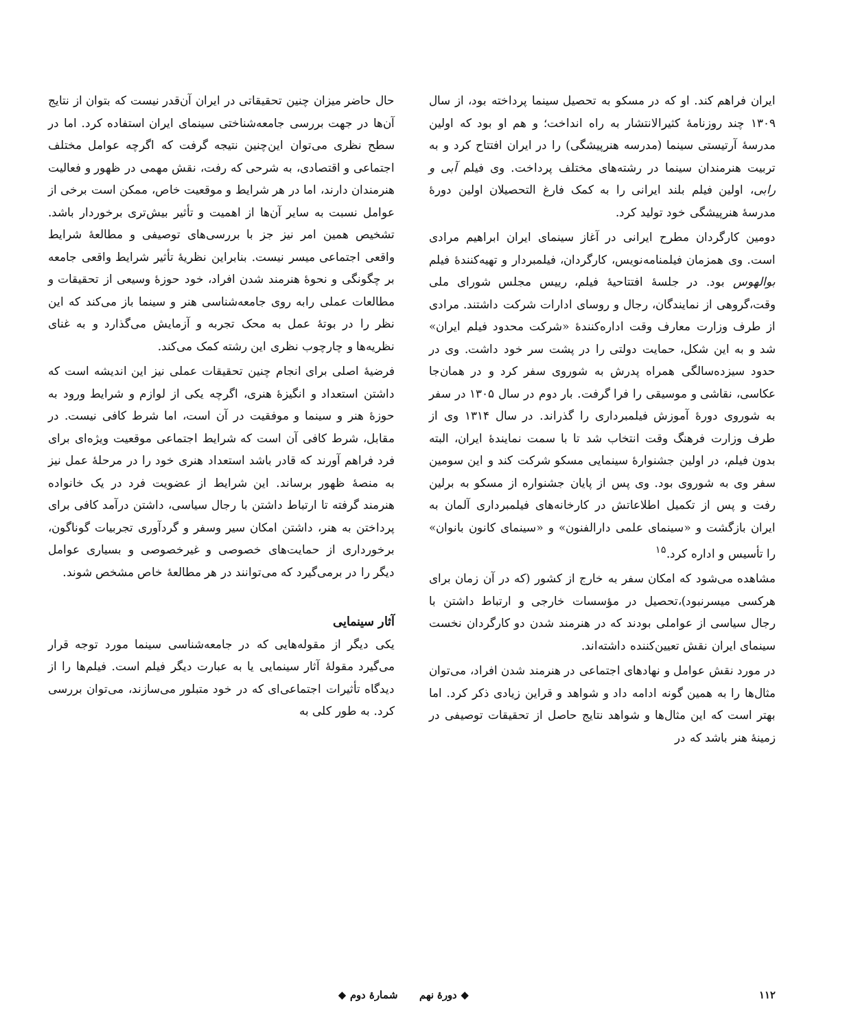ایران فراهم کند. او که در مسکو به تحصیل سینما پرداخته بود، از سال ۱۳۰۹ چند روزنامهٔ کثیرالانتشار به راه انداخت؛ و هم او بود که اولین مدرسهٔ آرتیستی سینما (مدرسه هنرپیشگی) را در ایران افتتاح کرد و به تربیت هنرمندان سینما در رشته‌های مختلف پرداخت. وی فیلم آبی و رابی، اولین فیلم بلند ایرانی را به کمک فارغ التحصیلان اولین دورهٔ مدرسهٔ هنرپیشگی خود تولید کرد.
دومین کارگردان مطرح ایرانی در آغاز سینمای ایران ابراهیم مرادی است. وی همزمان فیلمنامه‌نویس، کارگردان، فیلمبردار و تهیه‌کنندهٔ فیلم بوالهوس بود. در جلسهٔ افتتاحیهٔ فیلم، رییس مجلس شورای ملی وقت،گروهی از نمایندگان، رجال و روسای ادارات شرکت داشتند. مرادی از طرف وزارت معارف وقت اداره‌کنندهٔ «شرکت محدود فیلم ایران» شد و به این شکل، حمایت دولتی را در پشت سر خود داشت. وی در حدود سیزده‌سالگی همراه پدرش به شوروی سفر کرد و در همان‌جا عکاسی، نقاشی و موسیقی را فرا گرفت. بار دوم در سال ۱۳۰۵ در سفر به شوروی دورهٔ آموزش فیلمبرداری را گذراند. در سال ۱۳۱۴ وی از طرف وزارت فرهنگ وقت انتخاب شد تا با سمت نمایندهٔ ایران، البته بدون فیلم، در اولین جشنوارهٔ سینمایی مسکو شرکت کند و این سومین سفر وی به شوروی بود. وی پس از پایان جشنواره از مسکو به برلین رفت و پس از تکمیل اطلاعاتش در کارخانه‌های فیلمبرداری آلمان به ایران بازگشت و «سینمای علمی دارالفنون» و «سینمای کانون بانوان» را تأسیس و اداره کرد.<sup>۱۵</sup>
مشاهده می‌شود که امکان سفر به خارج از کشور (که در آن زمان برای هرکسی میسرنبود)،تحصیل در مؤسسات خارجی و ارتباط داشتن با رجال سیاسی از عواملی بودند که در هنرمند شدن دو کارگردان نخست سینمای ایران نقش تعیین‌کننده داشته‌اند.
در مورد نقش عوامل و نهادهای اجتماعی در هنرمند شدن افراد، می‌توان مثال‌ها را به همین گونه ادامه داد و شواهد و قراین زیادی ذکر کرد. اما بهتر است که این مثال‌ها و شواهد نتایج حاصل از تحقیقات توصیفی در زمینهٔ هنر باشد که در
حال حاضر میزان چنین تحقیقاتی در ایران آن‌قدر نیست که بتوان از نتایج آن‌ها در جهت بررسی جامعه‌شناختی سینمای ایران استفاده کرد. اما در سطح نظری می‌توان این‌چنین نتیجه گرفت که اگرچه عوامل مختلف اجتماعی و اقتصادی، به شرحی که رفت، نقش مهمی در ظهور و فعالیت هنرمندان دارند، اما در هر شرایط و موقعیت خاص، ممکن است برخی از عوامل نسبت به سایر آن‌ها از اهمیت و تأثیر بیش‌تری برخوردار باشد. تشخیص همین امر نیز جز با بررسی‌های توصیفی و مطالعهٔ شرایط واقعی اجتماعی میسر نیست. بنابراین نظریهٔ تأثیر شرایط واقعی جامعه بر چگونگی و نحوهٔ هنرمند شدن افراد، خود حوزهٔ وسیعی از تحقیقات و مطالعات عملی رابه روی جامعه‌شناسی هنر و سینما باز می‌کند که این نظر را در بوتهٔ عمل به محک تجربه و آزمایش می‌گذارد و به غنای نظریه‌ها و چارچوب نظری این رشته کمک می‌کند.
فرضیهٔ اصلی برای انجام چنین تحقیقات عملی نیز این اندیشه است که داشتن استعداد و انگیزهٔ هنری، اگرچه یکی از لوازم و شرایط ورود به حوزهٔ هنر و سینما و موفقیت در آن است، اما شرط کافی نیست. در مقابل، شرط کافی آن است که شرایط اجتماعی موقعیت ویژه‌ای برای فرد فراهم آورند که قادر باشد استعداد هنری خود را در مرحلهٔ عمل نیز به منصهٔ ظهور برساند. این شرایط از عضویت فرد در یک خانواده هنرمند گرفته تا ارتباط داشتن با رجال سیاسی، داشتن درآمد کافی برای پرداختن به هنر، داشتن امکان سیر وسفر و گردآوری تجربیات گوناگون، برخورداری از حمایت‌های خصوصی و غیرخصوصی و بسیاری عوامل دیگر را در برمی‌گیرد که می‌توانند در هر مطالعهٔ خاص مشخص شوند.
آثار سینمایی
یکی دیگر از مقوله‌هایی که در جامعه‌شناسی سینما مورد توجه قرار می‌گیرد مقولهٔ آثار سینمایی یا به عبارت دیگر فیلم است. فیلم‌ها را از دیدگاه تأثیرات اجتماعی‌ای که در خود متبلور می‌سازند، می‌توان بررسی کرد. به طور کلی به
۱۱۲ ◆ دورهٔ نهم شمارهٔ دوم ◆